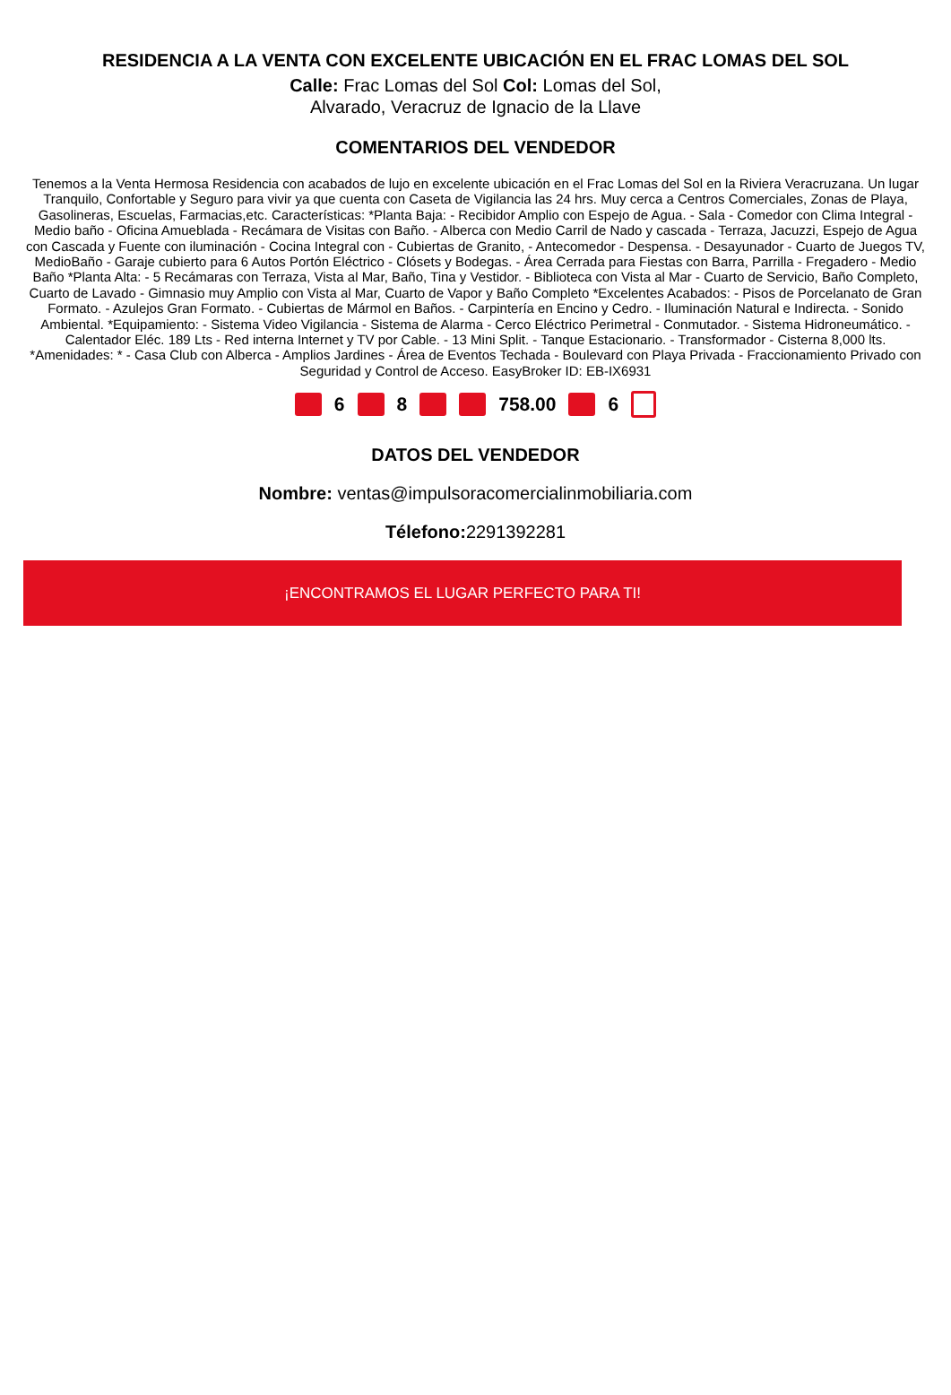RESIDENCIA A LA VENTA CON EXCELENTE UBICACIÓN EN EL FRAC LOMAS DEL SOL
Calle: Frac Lomas del Sol Col: Lomas del Sol,
Alvarado, Veracruz de Ignacio de la Llave
COMENTARIOS DEL VENDEDOR
Tenemos a la Venta Hermosa Residencia con acabados de lujo en excelente ubicación en el Frac Lomas del Sol en la Riviera Veracruzana. Un lugar Tranquilo, Confortable y Seguro para vivir ya que cuenta con Caseta de Vigilancia las 24 hrs. Muy cerca a Centros Comerciales, Zonas de Playa, Gasolineras, Escuelas, Farmacias,etc. Características: *Planta Baja: - Recibidor Amplio con Espejo de Agua. - Sala - Comedor con Clima Integral - Medio baño - Oficina Amueblada - Recámara de Visitas con Baño. - Alberca con Medio Carril de Nado y cascada - Terraza, Jacuzzi, Espejo de Agua con Cascada y Fuente con iluminación - Cocina Integral con - Cubiertas de Granito, - Antecomedor - Despensa. - Desayunador - Cuarto de Juegos TV, MedioBaño - Garaje cubierto para 6 Autos Portón Eléctrico - Clósets y Bodegas. - Área Cerrada para Fiestas con Barra, Parrilla - Fregadero - Medio Baño *Planta Alta: - 5 Recámaras con Terraza, Vista al Mar, Baño, Tina y Vestidor. - Biblioteca con Vista al Mar - Cuarto de Servicio, Baño Completo, Cuarto de Lavado - Gimnasio muy Amplio con Vista al Mar, Cuarto de Vapor y Baño Completo *Excelentes Acabados: - Pisos de Porcelanato de Gran Formato. - Azulejos Gran Formato. - Cubiertas de Mármol en Baños. - Carpintería en Encino y Cedro. - Iluminación Natural e Indirecta. - Sonido Ambiental. *Equipamiento: - Sistema Video Vigilancia - Sistema de Alarma - Cerco Eléctrico Perimetral - Conmutador. - Sistema Hidroneumático. - Calentador Eléc. 189 Lts - Red interna Internet y TV por Cable. - 13 Mini Split. - Tanque Estacionario. - Transformador - Cisterna 8,000 lts. *Amenidades: * - Casa Club con Alberca - Amplios Jardines - Área de Eventos Techada - Boulevard con Playa Privada - Fraccionamiento Privado con Seguridad y Control de Acceso. EasyBroker ID: EB-IX6931
6 8 758.00 6
DATOS DEL VENDEDOR
Nombre: ventas@impulsoracomercialinmobiliaria.com
Télefono: 2291392281
¡ENCONTRAMOS EL LUGAR PERFECTO PARA TI!